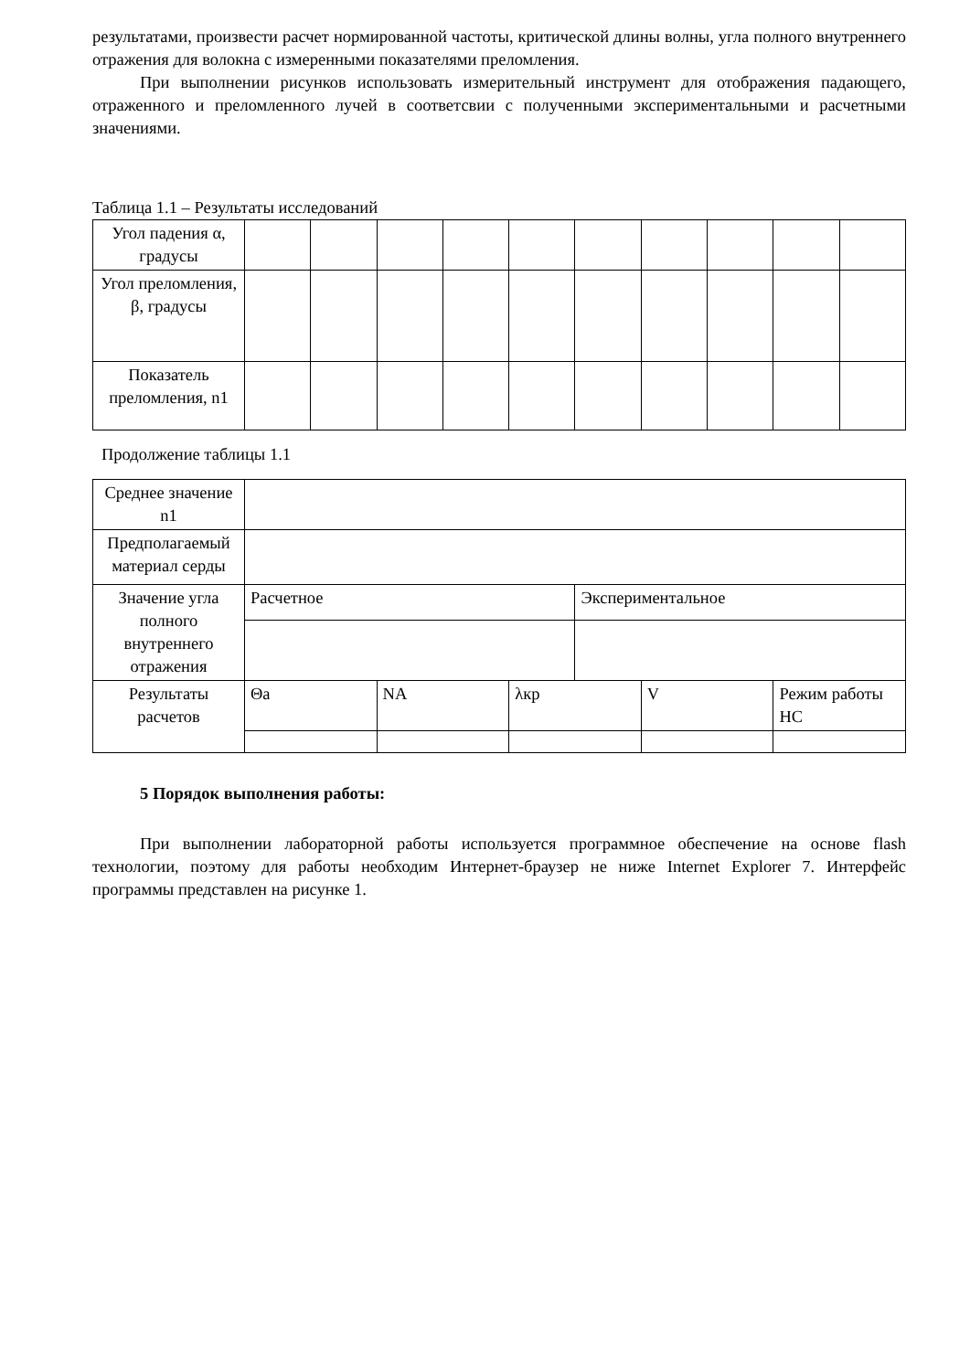результатами, произвести расчет нормированной частоты, критической длины волны, угла полного внутреннего отражения для волокна с измеренными показателями преломления.
При выполнении рисунков использовать измерительный инструмент для отображения падающего, отраженного и преломленного лучей в соответсвии с полученными экспериментальными и расчетными значениями.
Таблица 1.1 – Результаты исследований
| Угол падения α, градусы | | | | | | | | | | |
| Угол преломления, β, градусы | | | | | | | | | | |
| Показатель преломления, n1 | | | | | | | | | | |
Продолжение таблицы 1.1
| Среднее значение n1 | | | | | | |
| Предполагаемый материал серды | | | | | | |
| Значение угла полного внутреннего отражения | Расчетное | | | Экспериментальное | | |
| Результаты расчетов | Θa | NA | λкр | | V | Режим работы НС |
5 Порядок выполнения работы:
При выполнении лабораторной работы используется программное обеспечение на основе flash технологии, поэтому для работы необходим Интернет-браузер не ниже Internet Explorer 7. Интерфейс программы представлен на рисунке 1.